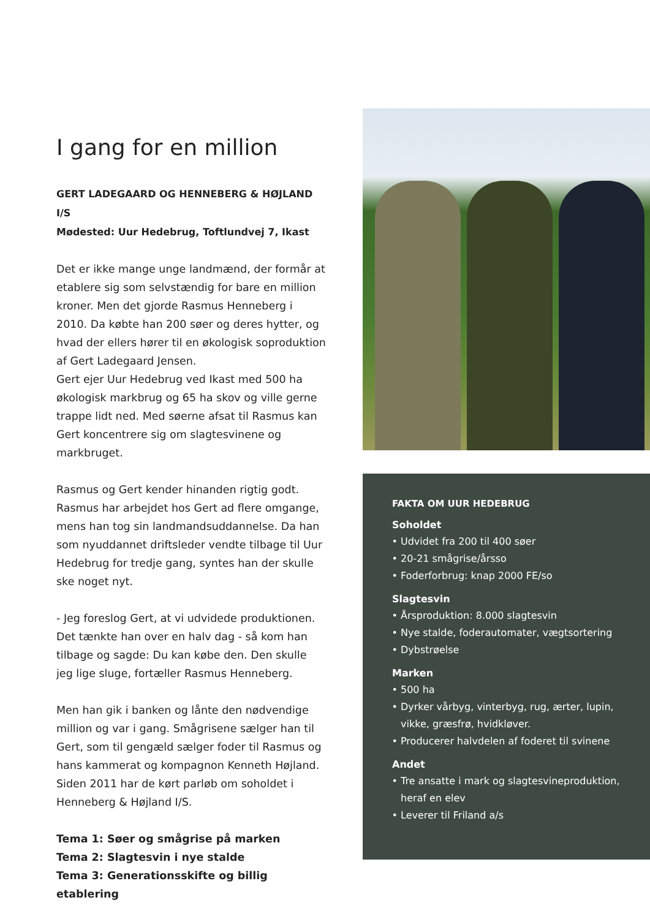I gang for en million
GERT LADEGAARD OG HENNEBERG & HØJLAND I/S
Mødested: Uur Hedebrug, Toftlundvej 7, Ikast
Det er ikke mange unge landmænd, der formår at etablere sig som selvstændig for bare en million kroner. Men det gjorde Rasmus Henneberg i 2010. Da købte han 200 søer og deres hytter, og hvad der ellers hører til en økologisk soproduktion af Gert Ladegaard Jensen.
Gert ejer Uur Hedebrug ved Ikast med 500 ha økologisk markbrug og 65 ha skov og ville gerne trappe lidt ned. Med søerne afsat til Rasmus kan Gert koncentrere sig om slagtesvinene og markbruget.
Rasmus og Gert kender hinanden rigtig godt. Rasmus har arbejdet hos Gert ad flere omgange, mens han tog sin landmandsuddannelse. Da han som nyuddannet driftsleder vendte tilbage til Uur Hedebrug for tredje gang, syntes han der skulle ske noget nyt.
- Jeg foreslog Gert, at vi udvidede produktionen. Det tænkte han over en halv dag - så kom han tilbage og sagde: Du kan købe den. Den skulle jeg lige sluge, fortæller Rasmus Henneberg.
Men han gik i banken og lånte den nødvendige million og var i gang. Smågrisene sælger han til Gert, som til gengæld sælger foder til Rasmus og hans kammerat og kompagnon Kenneth Højland. Siden 2011 har de kørt parløb om soholdet i Henneberg & Højland I/S.
Tema 1: Søer og smågrise på marken
Tema 2: Slagtesvin i nye stalde
Tema 3: Generationsskifte og billig etablering
FAKTA OM UUR HEDEBRUG
Soholdet
Udvidet fra 200 til 400 søer
20-21 smågrise/årsso
Foderforbrug: knap 2000 FE/so
Slagtesvin
Årsproduktion: 8.000 slagtesvin
Nye stalde, foderautomater, vægtsortering
Dybstrøelse
Marken
500 ha
Dyrker vårbyg, vinterbyg, rug, ærter, lupin, vikke, græsfrø, hvidkløver.
Producerer halvdelen af foderet til svinene
Andet
Tre ansatte i mark og slagtesvineproduktion, heraf en elev
Leverer til Friland a/s